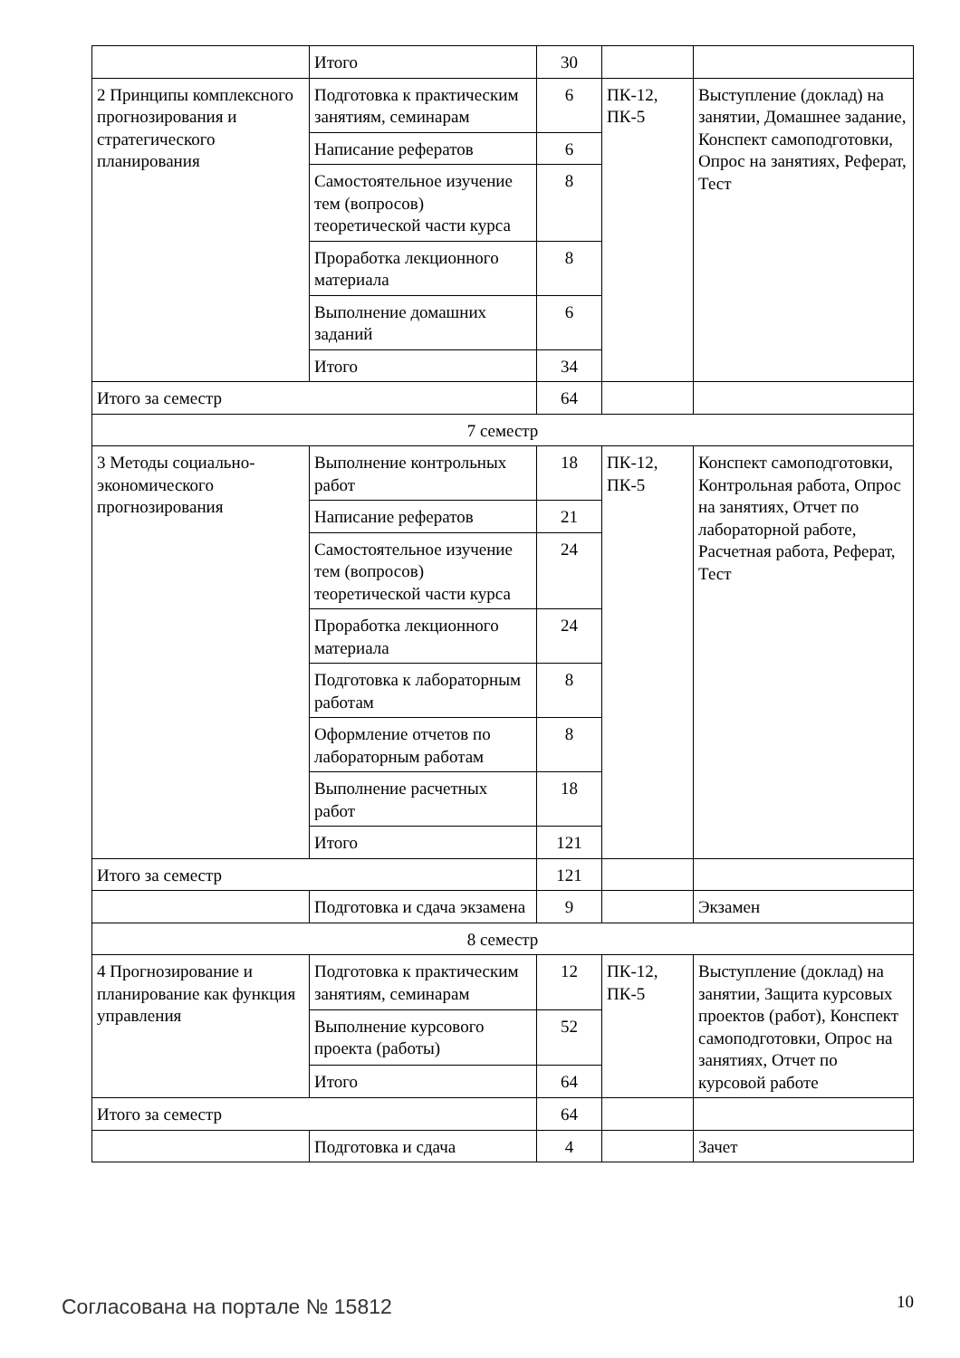| | Итого | 30 | | |
| 2 Принципы комплексного прогнозирования и стратегического планирования | Подготовка к практическим занятиям, семинарам | 6 | ПК-12, ПК-5 | Выступление (доклад) на занятии, Домашнее задание, Конспект самоподготовки, Опрос на занятиях, Реферат, Тест |
| | Написание рефератов | 6 | | |
| | Самостоятельное изучение тем (вопросов) теоретической части курса | 8 | | |
| | Проработка лекционного материала | 8 | | |
| | Выполнение домашних заданий | 6 | | |
| | Итого | 34 | | |
| Итого за семестр | | 64 | | |
| 7 семестр | | | | |
| 3 Методы социально-экономического прогнозирования | Выполнение контрольных работ | 18 | ПК-12, ПК-5 | Конспект самоподготовки, Контрольная работа, Опрос на занятиях, Отчет по лабораторной работе, Расчетная работа, Реферат, Тест |
| | Написание рефератов | 21 | | |
| | Самостоятельное изучение тем (вопросов) теоретической части курса | 24 | | |
| | Проработка лекционного материала | 24 | | |
| | Подготовка к лабораторным работам | 8 | | |
| | Оформление отчетов по лабораторным работам | 8 | | |
| | Выполнение расчетных работ | 18 | | |
| | Итого | 121 | | |
| Итого за семестр | | 121 | | |
| | Подготовка и сдача экзамена | 9 | | Экзамен |
| 8 семестр | | | | |
| 4 Прогнозирование и планирование как функция управления | Подготовка к практическим занятиям, семинарам | 12 | ПК-12, ПК-5 | Выступление (доклад) на занятии, Защита курсовых проектов (работ), Конспект самоподготовки, Опрос на занятиях, Отчет по курсовой работе |
| | Выполнение курсового проекта (работы) | 52 | | |
| | Итого | 64 | | |
| Итого за семестр | | 64 | | |
| | Подготовка и сдача | 4 | | Зачет |
Согласована на портале № 15812 10